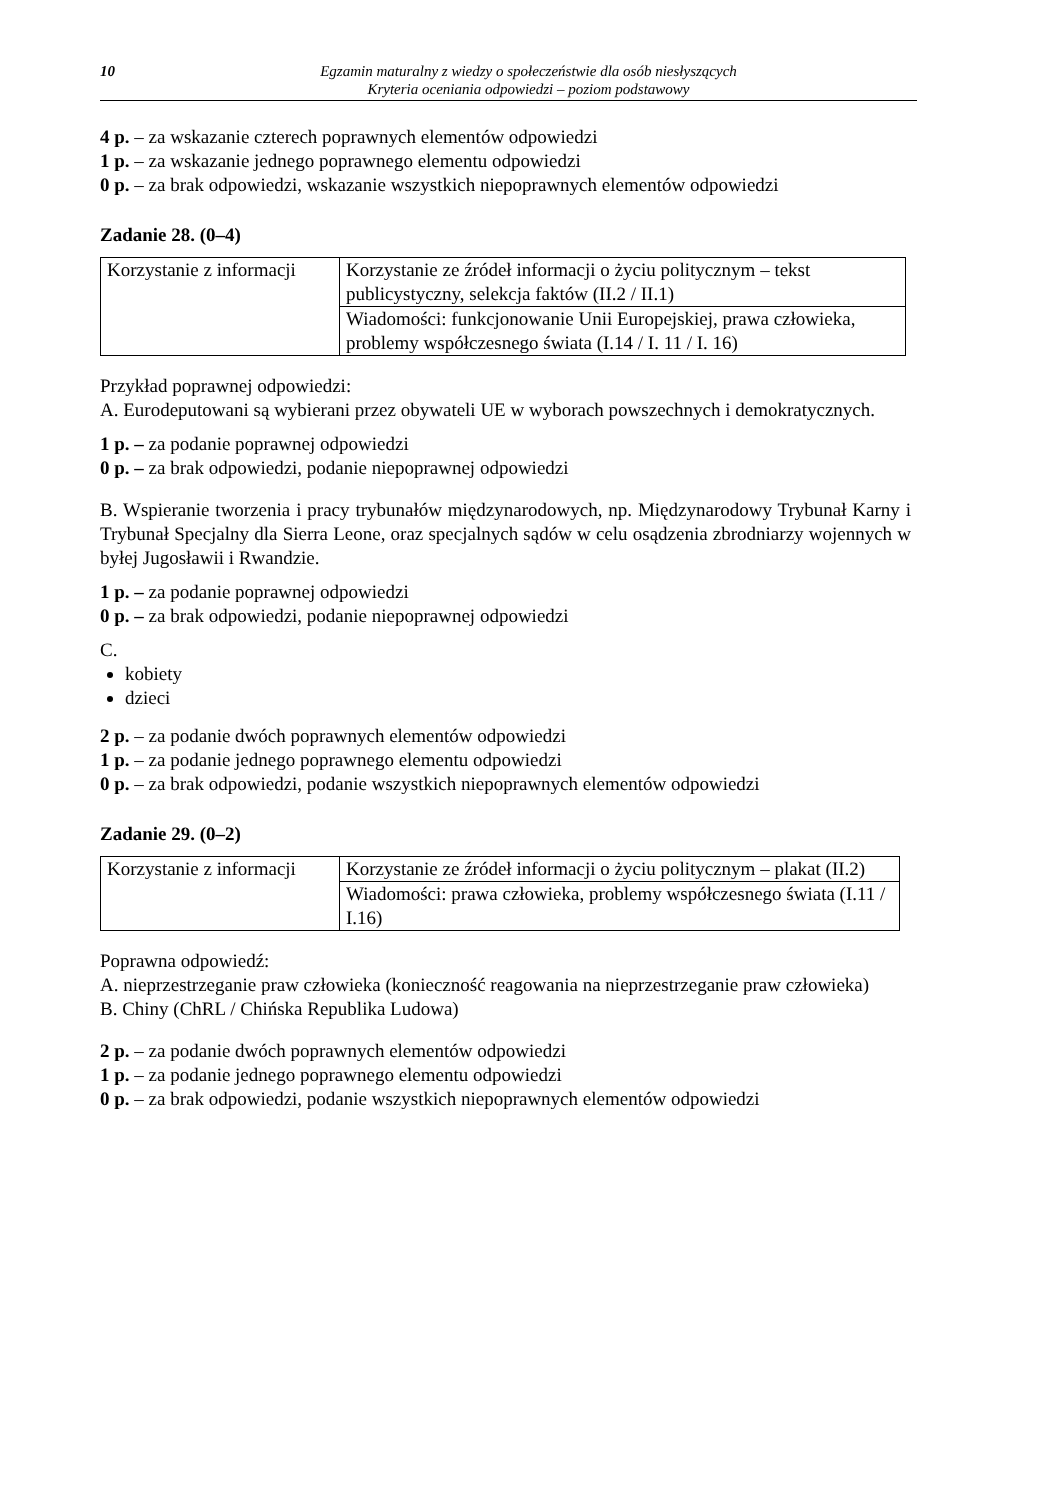10 Egzamin maturalny z wiedzy o społeczeństwie dla osób niesłyszących
Kryteria oceniania odpowiedzi – poziom podstawowy
4 p. – za wskazanie czterech poprawnych elementów odpowiedzi
1 p. – za wskazanie jednego poprawnego elementu odpowiedzi
0 p. – za brak odpowiedzi, wskazanie wszystkich niepoprawnych elementów odpowiedzi
Zadanie 28. (0–4)
| Korzystanie z informacji | Korzystanie ze źródeł informacji o życiu politycznym – tekst publicystyczny, selekcja faktów (II.2 / II.1) |
| | Wiadomości: funkcjonowanie Unii Europejskiej, prawa człowieka, problemy współczesnego świata (I.14 / I. 11 / I. 16) |
Przykład poprawnej odpowiedzi:
A. Eurodeputowani są wybierani przez obywateli UE w wyborach powszechnych i demokratycznych.
1 p. – za podanie poprawnej odpowiedzi
0 p. – za brak odpowiedzi, podanie niepoprawnej odpowiedzi
B. Wspieranie tworzenia i pracy trybunałów międzynarodowych, np. Międzynarodowy Trybunał Karny i Trybunał Specjalny dla Sierra Leone, oraz specjalnych sądów w celu osądzenia zbrodniarzy wojennych w byłej Jugosławii i Rwandzie.
1 p. – za podanie poprawnej odpowiedzi
0 p. – za brak odpowiedzi, podanie niepoprawnej odpowiedzi
C.
kobiety
dzieci
2 p. – za podanie dwóch poprawnych elementów odpowiedzi
1 p. – za podanie jednego poprawnego elementu odpowiedzi
0 p. – za brak odpowiedzi, podanie wszystkich niepoprawnych elementów odpowiedzi
Zadanie 29. (0–2)
| Korzystanie z informacji | Korzystanie ze źródeł informacji o życiu politycznym – plakat (II.2) |
| | Wiadomości: prawa człowieka, problemy współczesnego świata (I.11 / I.16) |
Poprawna odpowiedź:
A. nieprzestrzeganie praw człowieka (konieczność reagowania na nieprzestrzeganie praw człowieka)
B. Chiny (ChRL / Chińska Republika Ludowa)
2 p. – za podanie dwóch poprawnych elementów odpowiedzi
1 p. – za podanie jednego poprawnego elementu odpowiedzi
0 p. – za brak odpowiedzi, podanie wszystkich niepoprawnych elementów odpowiedzi